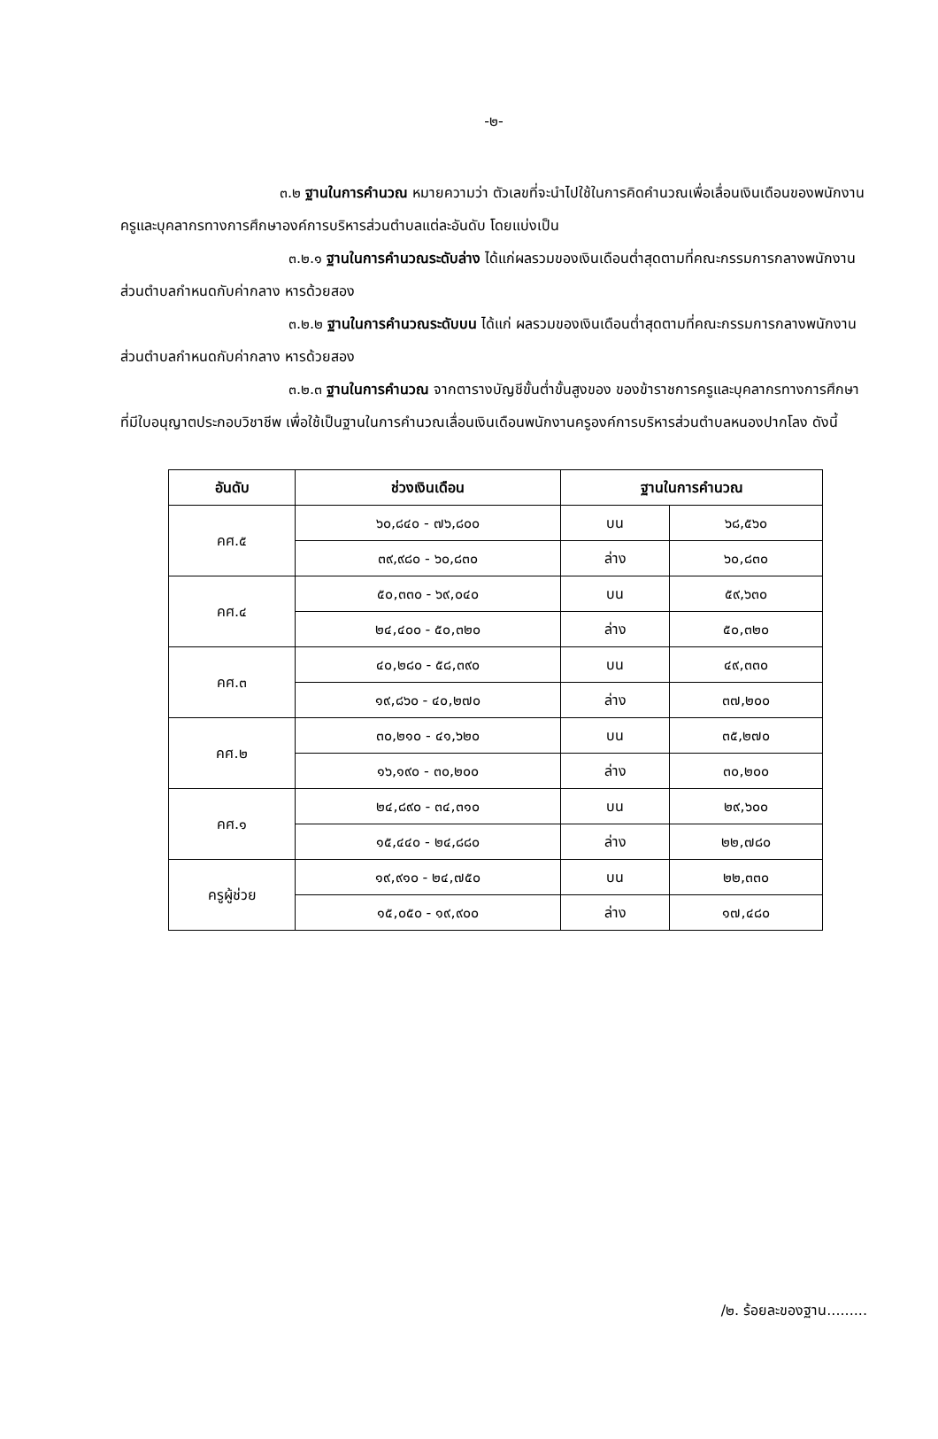-๒-
๓.๒ ฐานในการคำนวณ หมายความว่า ตัวเลขที่จะนำไปใช้ในการคิดคำนวณเพื่อเลื่อนเงินเดือนของพนักงานครูและบุคลากรทางการศึกษาองค์การบริหารส่วนตำบลแต่ละอันดับ โดยแบ่งเป็น
๓.๒.๑ ฐานในการคำนวณระดับล่าง ได้แก่ผลรวมของเงินเดือนต่ำสุดตามที่คณะกรรมการกลางพนักงานส่วนตำบลกำหนดกับค่ากลาง หารด้วยสอง
๓.๒.๒ ฐานในการคำนวณระดับบน ได้แก่ ผลรวมของเงินเดือนต่ำสุดตามที่คณะกรรมการกลางพนักงานส่วนตำบลกำหนดกับค่ากลาง หารด้วยสอง
๓.๒.๓ ฐานในการคำนวณ จากตารางบัญชีขั้นต่ำขั้นสูงของ ของข้าราชการครูและบุคลากรทางการศึกษา ที่มีใบอนุญาตประกอบวิชาชีพ เพื่อใช้เป็นฐานในการคำนวณเลื่อนเงินเดือนพนักงานครูองค์การบริหารส่วนตำบลหนองปากโลง ดังนี้
| อันดับ | ช่วงเงินเดือน | ฐานในการคำนวณ | |
| --- | --- | --- | --- |
| คศ.๕ | ๖๐,๘๔๐ - ๗๖,๘๐๐ | บน | ๖๘,๕๖๐ |
| | ๓๙,๙๘๐ - ๖๐,๘๓๐ | ล่าง | ๖๐,๘๓๐ |
| คศ.๔ | ๕๐,๓๓๐ - ๖๙,๐๔๐ | บน | ๕๙,๖๓๐ |
| | ๒๔,๔๐๐ - ๕๐,๓๒๐ | ล่าง | ๕๐,๓๒๐ |
| คศ.๓ | ๔๐,๒๘๐ - ๕๘,๓๙๐ | บน | ๔๙,๓๓๐ |
| | ๑๙,๘๖๐ - ๔๐,๒๗๐ | ล่าง | ๓๗,๒๐๐ |
| คศ.๒ | ๓๐,๒๑๐ - ๔๑,๖๒๐ | บน | ๓๕,๒๗๐ |
| | ๑๖,๑๙๐ - ๓๐,๒๐๐ | ล่าง | ๓๐,๒๐๐ |
| คศ.๑ | ๒๔,๘๙๐ - ๓๔,๓๑๐ | บน | ๒๙,๖๐๐ |
| | ๑๕,๔๔๐ - ๒๔,๘๘๐ | ล่าง | ๒๒,๗๘๐ |
| ครูผู้ช่วย | ๑๙,๙๑๐ - ๒๔,๗๕๐ | บน | ๒๒,๓๓๐ |
| | ๑๕,๐๕๐ - ๑๙,๙๐๐ | ล่าง | ๑๗,๔๘๐ |
/๒. ร้อยละของฐาน.........